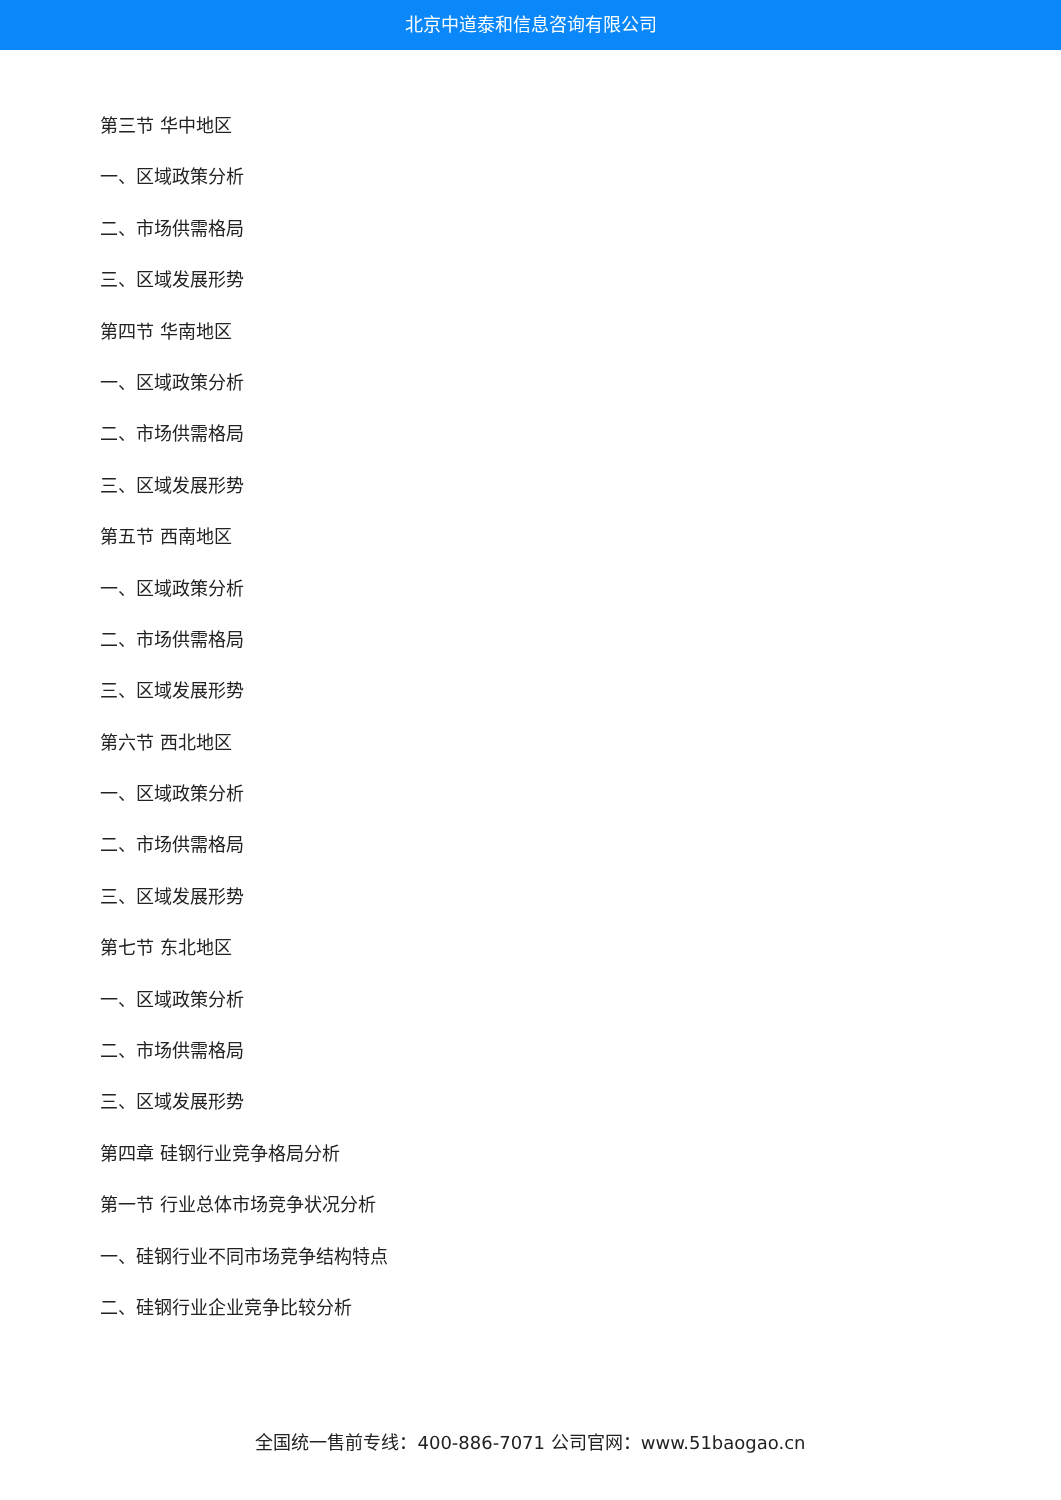北京中道泰和信息咨询有限公司
第三节 华中地区
一、区域政策分析
二、市场供需格局
三、区域发展形势
第四节 华南地区
一、区域政策分析
二、市场供需格局
三、区域发展形势
第五节 西南地区
一、区域政策分析
二、市场供需格局
三、区域发展形势
第六节 西北地区
一、区域政策分析
二、市场供需格局
三、区域发展形势
第七节 东北地区
一、区域政策分析
二、市场供需格局
三、区域发展形势
第四章 硅钢行业竞争格局分析
第一节 行业总体市场竞争状况分析
一、硅钢行业不同市场竞争结构特点
二、硅钢行业企业竞争比较分析
全国统一售前专线：400-886-7071 公司官网：www.51baogao.cn